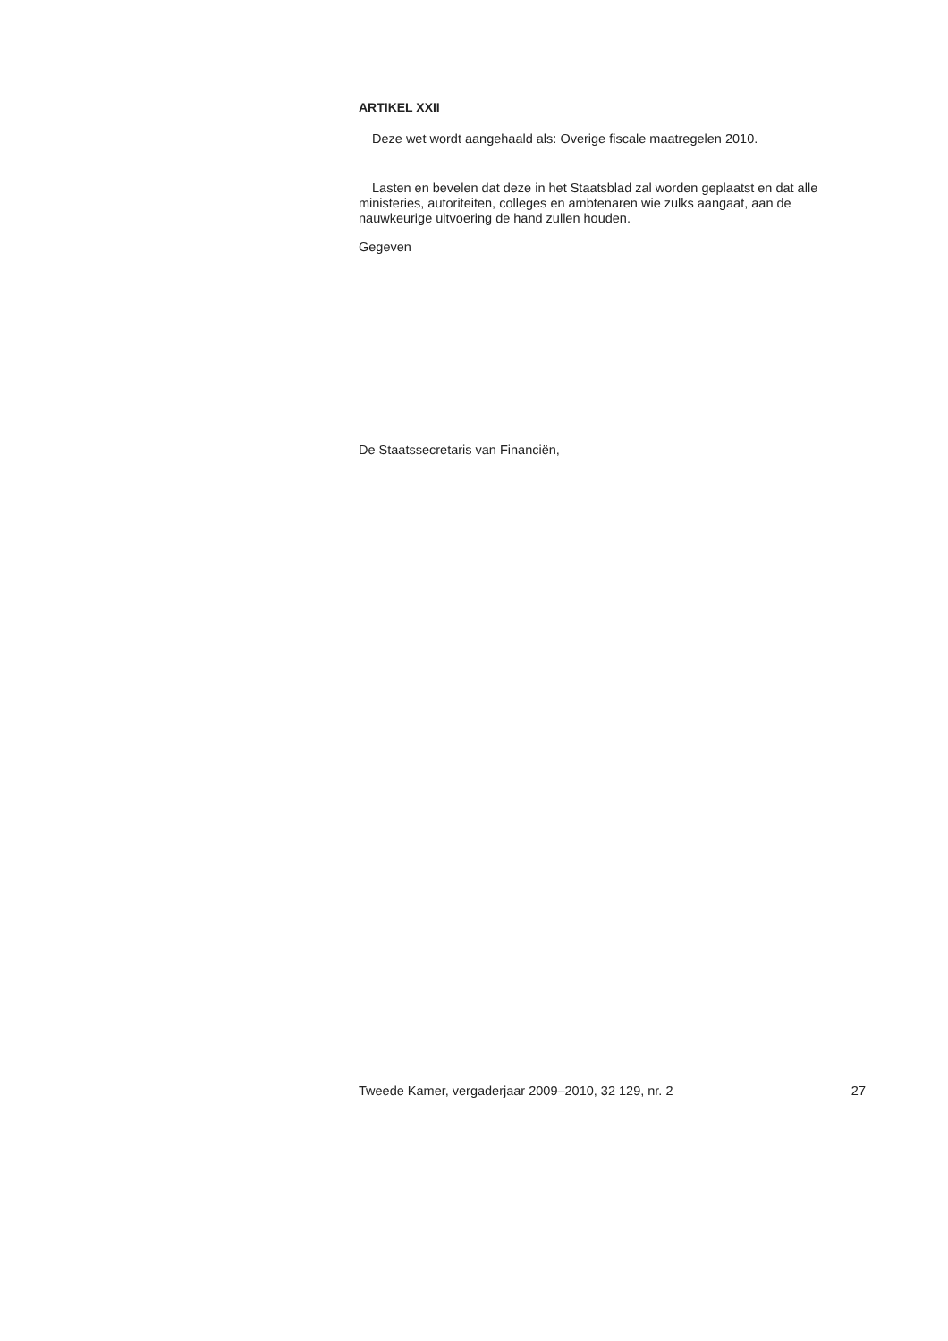ARTIKEL XXII
Deze wet wordt aangehaald als: Overige fiscale maatregelen 2010.
Lasten en bevelen dat deze in het Staatsblad zal worden geplaatst en dat alle ministeries, autoriteiten, colleges en ambtenaren wie zulks aangaat, aan de nauwkeurige uitvoering de hand zullen houden.
Gegeven
De Staatssecretaris van Financiën,
Tweede Kamer, vergaderjaar 2009–2010, 32 129, nr. 2 27